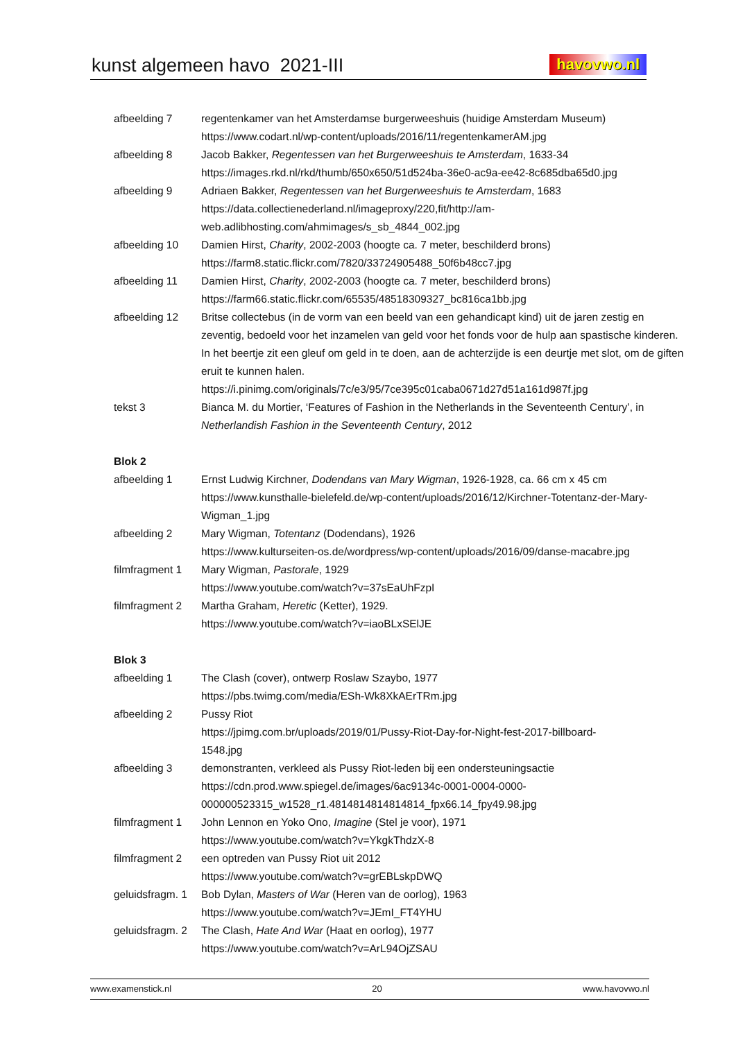kunst algemeen havo 2021-III
havovwo.nl
afbeelding 7 regentenkamer van het Amsterdamse burgerweeshuis (huidige Amsterdam Museum)
https://www.codart.nl/wp-content/uploads/2016/11/regentenkamerAM.jpg
afbeelding 8 Jacob Bakker, Regentessen van het Burgerweeshuis te Amsterdam, 1633-34
https://images.rkd.nl/rkd/thumb/650x650/51d524ba-36e0-ac9a-ee42-8c685dba65d0.jpg
afbeelding 9 Adriaen Bakker, Regentessen van het Burgerweeshuis te Amsterdam, 1683
https://data.collectienederland.nl/imageproxy/220,fit/http://am-
web.adlibhosting.com/ahmimages/s_sb_4844_002.jpg
afbeelding 10 Damien Hirst, Charity, 2002-2003 (hoogte ca. 7 meter, beschilderd brons)
https://farm8.static.flickr.com/7820/33724905488_50f6b48cc7.jpg
afbeelding 11 Damien Hirst, Charity, 2002-2003 (hoogte ca. 7 meter, beschilderd brons)
https://farm66.static.flickr.com/65535/48518309327_bc816ca1bb.jpg
afbeelding 12 Britse collectebus (in de vorm van een beeld van een gehandicapt kind) uit de jaren zestig en zeventig, bedoeld voor het inzamelen van geld voor het fonds voor de hulp aan spastische kinderen. In het beertje zit een gleuf om geld in te doen, aan de achterzijde is een deurtje met slot, om de giften eruit te kunnen halen.
https://i.pinimg.com/originals/7c/e3/95/7ce395c01caba0671d27d51a161d987f.jpg
tekst 3 Bianca M. du Mortier, ‘Features of Fashion in the Netherlands in the Seventeenth Century’, in Netherlandish Fashion in the Seventeenth Century, 2012
Blok 2
afbeelding 1 Ernst Ludwig Kirchner, Dodendans van Mary Wigman, 1926-1928, ca. 66 cm x 45 cm
https://www.kunsthalle-bielefeld.de/wp-content/uploads/2016/12/Kirchner-Totentanz-der-Mary-Wigman_1.jpg
afbeelding 2 Mary Wigman, Totentanz (Dodendans), 1926
https://www.kulturseiten-os.de/wordpress/wp-content/uploads/2016/09/danse-macabre.jpg
filmfragment 1
Mary Wigman, Pastorale, 1929
https://www.youtube.com/watch?v=37sEaUhFzpI
filmfragment 2
Martha Graham, Heretic (Ketter), 1929.
https://www.youtube.com/watch?v=iaoBLxSElJE
Blok 3
afbeelding 1 The Clash (cover), ontwerp Roslaw Szaybo, 1977
https://pbs.twimg.com/media/ESh-Wk8XkAErTRm.jpg
afbeelding 2 Pussy Riot
https://jpimg.com.br/uploads/2019/01/Pussy-Riot-Day-for-Night-fest-2017-billboard-
1548.jpg
afbeelding 3 demonstranten, verkleed als Pussy Riot-leden bij een ondersteuningsactie
https://cdn.prod.www.spiegel.de/images/6ac9134c-0001-0004-0000-
000000523315_w1528_r1.4814814814814814_fpx66.14_fpy49.98.jpg
filmfragment 1
John Lennon en Yoko Ono, Imagine (Stel je voor), 1971
https://www.youtube.com/watch?v=YkgkThdzX-8
filmfragment 2
een optreden van Pussy Riot uit 2012
https://www.youtube.com/watch?v=grEBLskpDWQ
geluidsfragm. 1
Bob Dylan, Masters of War (Heren van de oorlog), 1963
https://www.youtube.com/watch?v=JEmI_FT4YHU
geluidsfragm. 2
The Clash, Hate And War (Haat en oorlog), 1977
https://www.youtube.com/watch?v=ArL94OjZSAU
www.examenstick.nl 20 www.havovwo.nl